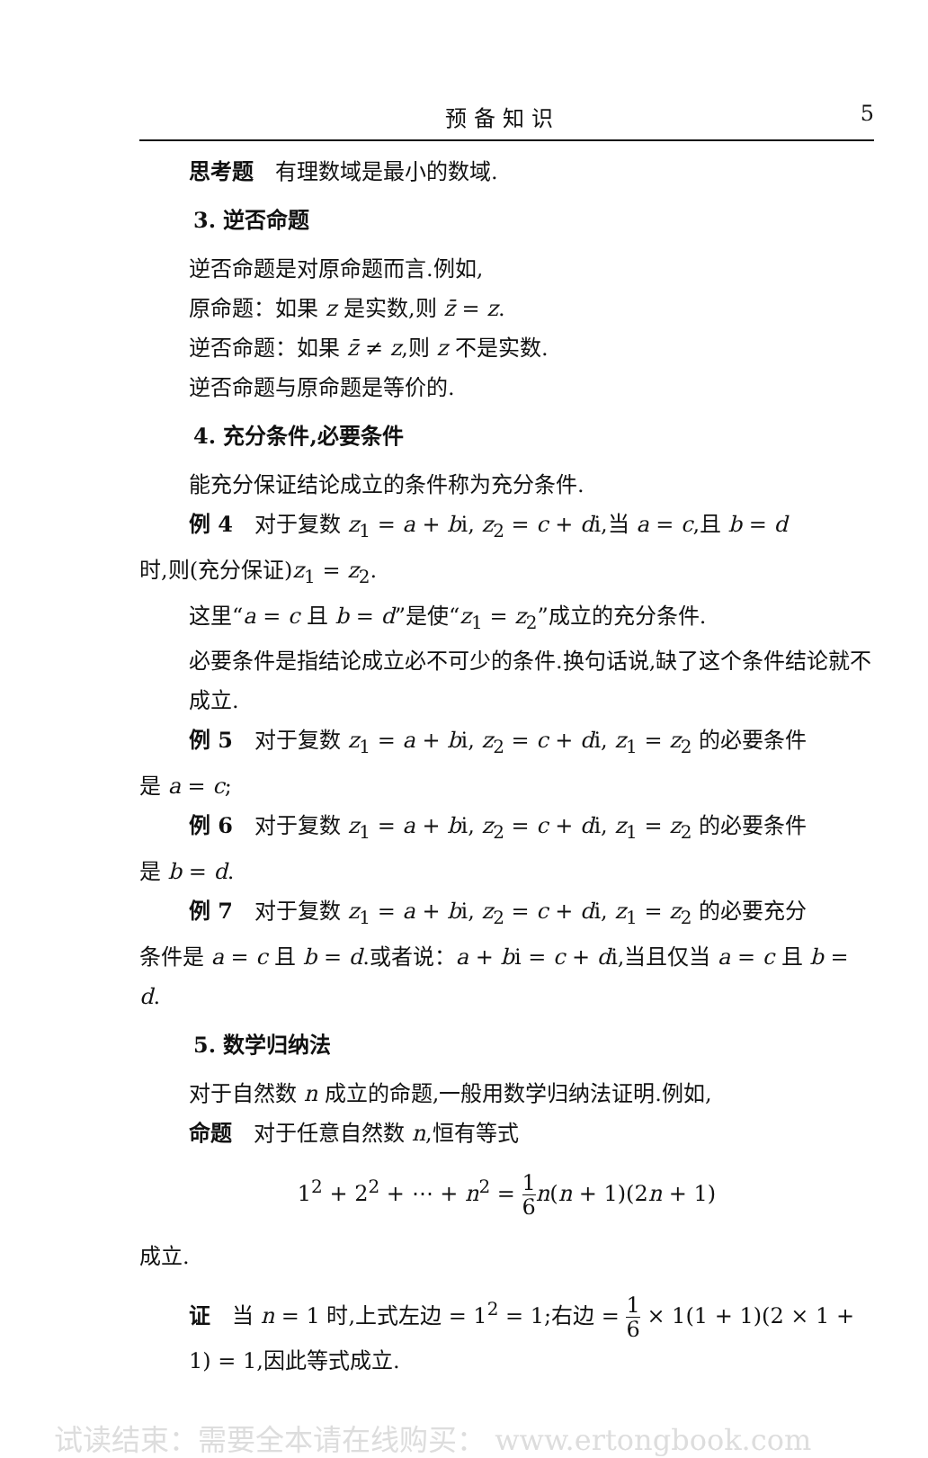预备知识 5
思考题　有理数域是最小的数域.
3. 逆否命题
逆否命题是对原命题而言.例如,
原命题：如果 z 是实数,则 z̄ = z.
逆否命题：如果 z̄ ≠ z,则 z 不是实数.
逆否命题与原命题是等价的.
4. 充分条件,必要条件
能充分保证结论成立的条件称为充分条件.
例 4　对于复数 z<sub>1</sub> = a + bi, z<sub>2</sub> = c + di,当 a = c,且 b = d
时,则(充分保证)z<sub>1</sub> = z<sub>2</sub>.
这里“a = c 且 b = d”是使“z<sub>1</sub> = z<sub>2</sub>”成立的充分条件.
必要条件是指结论成立必不可少的条件.换句话说,缺了这个条件结论就不成立.
例 5　对于复数 z<sub>1</sub> = a + bi, z<sub>2</sub> = c + di, z<sub>1</sub> = z<sub>2</sub> 的必要条件
是 a = c;
例 6　对于复数 z<sub>1</sub> = a + bi, z<sub>2</sub> = c + di, z<sub>1</sub> = z<sub>2</sub> 的必要条件
是 b = d.
例 7　对于复数 z<sub>1</sub> = a + bi, z<sub>2</sub> = c + di, z<sub>1</sub> = z<sub>2</sub> 的必要充分
条件是 a = c 且 b = d.或者说：a + bi = c + di,当且仅当 a = c 且 b = d.
5. 数学归纳法
对于自然数 n 成立的命题,一般用数学归纳法证明.例如,
命题　对于任意自然数 n,恒有等式
1<sup>2</sup> + 2<sup>2</sup> + ⋯ + n<sup>2</sup> = 1 6 n(n + 1)(2n + 1)
成立.
证　当 n = 1 时,上式左边 = 1<sup>2</sup> = 1;右边 = 1 6 × 1(1 + 1)(2 × 1 + 1) = 1,因此等式成立.
试读结束：需要全本请在线购买： www.ertongbook.com